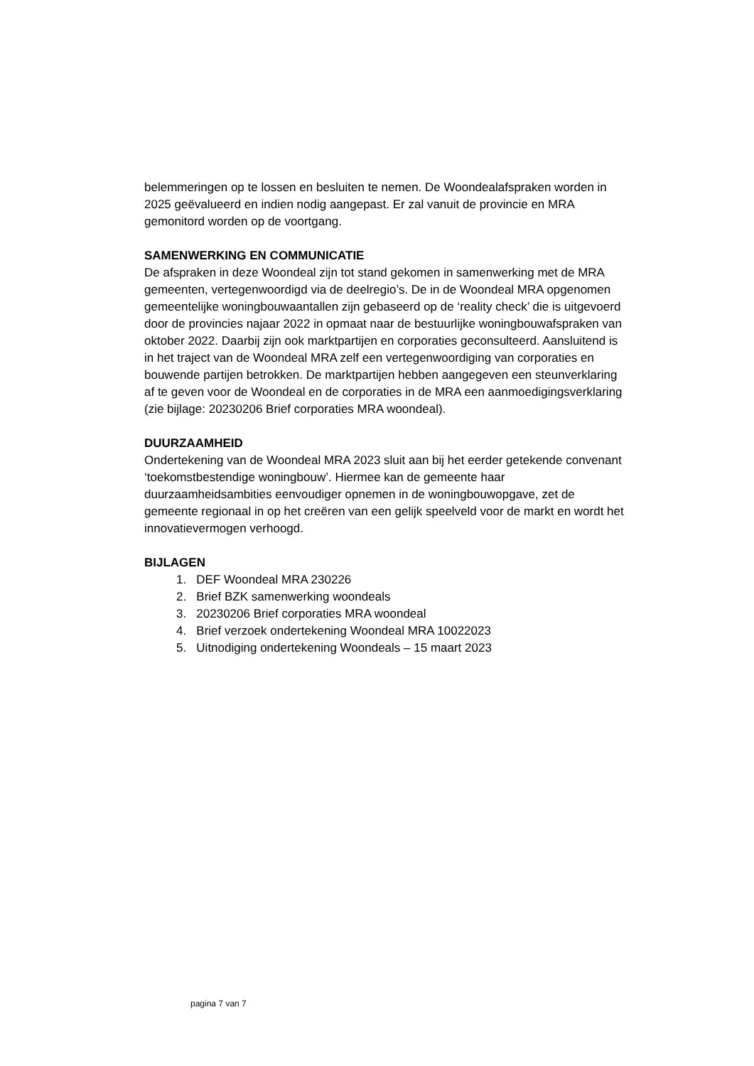belemmeringen op te lossen en besluiten te nemen. De Woondealafspraken worden in 2025 geëvalueerd en indien nodig aangepast. Er zal vanuit de provincie en MRA gemonitord worden op de voortgang.
SAMENWERKING EN COMMUNICATIE
De afspraken in deze Woondeal zijn tot stand gekomen in samenwerking met de MRA gemeenten, vertegenwoordigd via de deelregio’s. De in de Woondeal MRA opgenomen gemeentelijke woningbouwaantallen zijn gebaseerd op de ‘reality check’ die is uitgevoerd door de provincies najaar 2022 in opmaat naar de bestuurlijke woningbouwafspraken van oktober 2022. Daarbij zijn ook marktpartijen en corporaties geconsulteerd. Aansluitend is in het traject van de Woondeal MRA zelf een vertegenwoordiging van corporaties en bouwende partijen betrokken. De marktpartijen hebben aangegeven een steunverklaring af te geven voor de Woondeal en de corporaties in de MRA een aanmoedigingsverklaring (zie bijlage: 20230206 Brief corporaties MRA woondeal).
DUURZAAMHEID
Ondertekening van de Woondeal MRA 2023 sluit aan bij het eerder getekende convenant ‘toekomstbestendige woningbouw’. Hiermee kan de gemeente haar duurzaamheidsambities eenvoudiger opnemen in de woningbouwopgave, zet de gemeente regionaal in op het creëren van een gelijk speelveld voor de markt en wordt het innovatievermogen verhoogd.
BIJLAGEN
1. DEF Woondeal MRA 230226
2. Brief BZK samenwerking woondeals
3. 20230206 Brief corporaties MRA woondeal
4. Brief verzoek ondertekening Woondeal MRA 10022023
5. Uitnodiging ondertekening Woondeals – 15 maart 2023
pagina 7 van 7